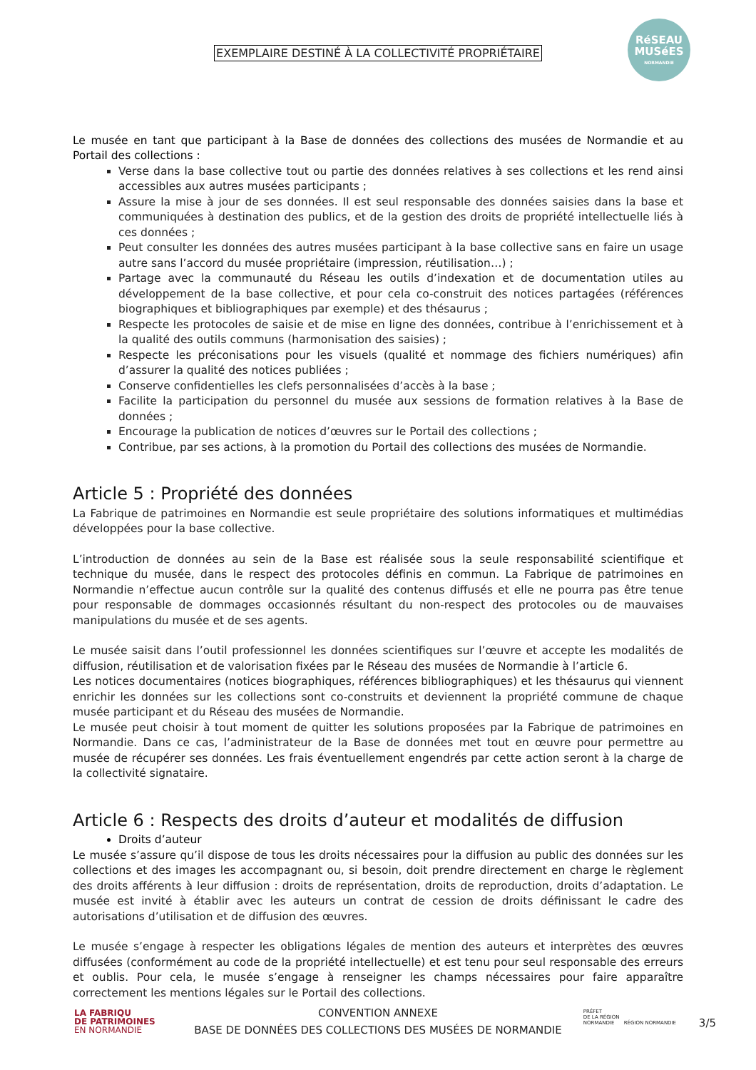EXEMPLAIRE DESTINÉ À LA COLLECTIVITÉ PROPRIÉTAIRE
RéSEAU MUSéES
NORMANDIE
Le musée en tant que participant à la Base de données des collections des musées de Normandie et au Portail des collections :
Verse dans la base collective tout ou partie des données relatives à ses collections et les rend ainsi accessibles aux autres musées participants ;
Assure la mise à jour de ses données. Il est seul responsable des données saisies dans la base et communiquées à destination des publics, et de la gestion des droits de propriété intellectuelle liés à ces données ;
Peut consulter les données des autres musées participant à la base collective sans en faire un usage autre sans l’accord du musée propriétaire (impression, réutilisation…) ;
Partage avec la communauté du Réseau les outils d’indexation et de documentation utiles au développement de la base collective, et pour cela co-construit des notices partagées (références biographiques et bibliographiques par exemple) et des thésaurus ;
Respecte les protocoles de saisie et de mise en ligne des données, contribue à l’enrichissement et à la qualité des outils communs (harmonisation des saisies) ;
Respecte les préconisations pour les visuels (qualité et nommage des fichiers numériques) afin d’assurer la qualité des notices publiées ;
Conserve confidentielles les clefs personnalisées d’accès à la base ;
Facilite la participation du personnel du musée aux sessions de formation relatives à la Base de données ;
Encourage la publication de notices d’œuvres sur le Portail des collections ;
Contribue, par ses actions, à la promotion du Portail des collections des musées de Normandie.
Article 5 : Propriété des données
La Fabrique de patrimoines en Normandie est seule propriétaire des solutions informatiques et multimédias développées pour la base collective.
L’introduction de données au sein de la Base est réalisée sous la seule responsabilité scientifique et technique du musée, dans le respect des protocoles définis en commun. La Fabrique de patrimoines en Normandie n’effectue aucun contrôle sur la qualité des contenus diffusés et elle ne pourra pas être tenue pour responsable de dommages occasionnés résultant du non-respect des protocoles ou de mauvaises manipulations du musée et de ses agents.
Le musée saisit dans l’outil professionnel les données scientifiques sur l’œuvre et accepte les modalités de diffusion, réutilisation et de valorisation fixées par le Réseau des musées de Normandie à l’article 6.
Les notices documentaires (notices biographiques, références bibliographiques) et les thésaurus qui viennent enrichir les données sur les collections sont co-construits et deviennent la propriété commune de chaque musée participant et du Réseau des musées de Normandie.
Le musée peut choisir à tout moment de quitter les solutions proposées par la Fabrique de patrimoines en Normandie. Dans ce cas, l’administrateur de la Base de données met tout en œuvre pour permettre au musée de récupérer ses données. Les frais éventuellement engendrés par cette action seront à la charge de la collectivité signataire.
Article 6 : Respects des droits d’auteur et modalités de diffusion
Droits d’auteur
Le musée s’assure qu’il dispose de tous les droits nécessaires pour la diffusion au public des données sur les collections et des images les accompagnant ou, si besoin, doit prendre directement en charge le règlement des droits afférents à leur diffusion : droits de représentation, droits de reproduction, droits d’adaptation. Le musée est invité à établir avec les auteurs un contrat de cession de droits définissant le cadre des autorisations d’utilisation et de diffusion des œuvres.
Le musée s’engage à respecter les obligations légales de mention des auteurs et interprètes des œuvres diffusées (conformément au code de la propriété intellectuelle) et est tenu pour seul responsable des erreurs et oublis. Pour cela, le musée s’engage à renseigner les champs nécessaires pour faire apparaître correctement les mentions légales sur le Portail des collections.
LA FABRIQU
DE PATRIMOINES
EN NORMANDIE
CONVENTION ANNEXE
BASE DE DONNÉES DES COLLECTIONS DES MUSÉES DE NORMANDIE
PRÉFET
DE LA RÉGION
NORMANDIE RÉGION NORMANDIE
3/5